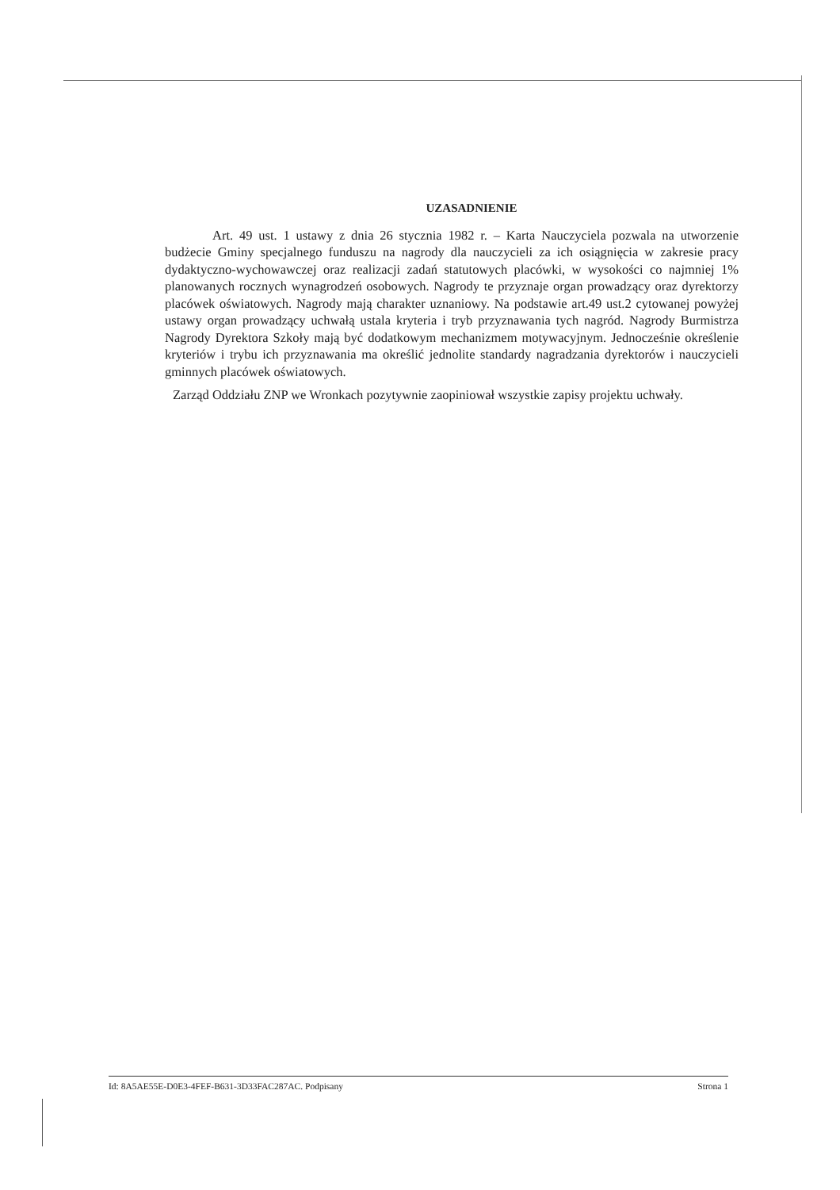UZASADNIENIE
Art. 49 ust. 1 ustawy z dnia 26 stycznia 1982 r. – Karta Nauczyciela pozwala na utworzenie budżecie Gminy specjalnego funduszu na nagrody dla nauczycieli za ich osiągnięcia w zakresie pracy dydaktyczno-wychowawczej oraz realizacji zadań statutowych placówki, w wysokości co najmniej 1% planowanych rocznych wynagrodzeń osobowych. Nagrody te przyznaje organ prowadzący oraz dyrektorzy placówek oświatowych. Nagrody mają charakter uznaniowy. Na podstawie art.49 ust.2 cytowanej powyżej ustawy organ prowadzący uchwałą ustala kryteria i tryb przyznawania tych nagród. Nagrody Burmistrza Nagrody Dyrektora Szkoły mają być dodatkowym mechanizmem motywacyjnym. Jednocześnie określenie kryteriów i trybu ich przyznawania ma określić jednolite standardy nagradzania dyrektorów i nauczycieli gminnych placówek oświatowych.
Zarząd Oddziału ZNP we Wronkach pozytywnie zaopiniował wszystkie zapisy projektu uchwały.
Id: 8A5AE55E-D0E3-4FEF-B631-3D33FAC287AC. Podpisany Strona 1